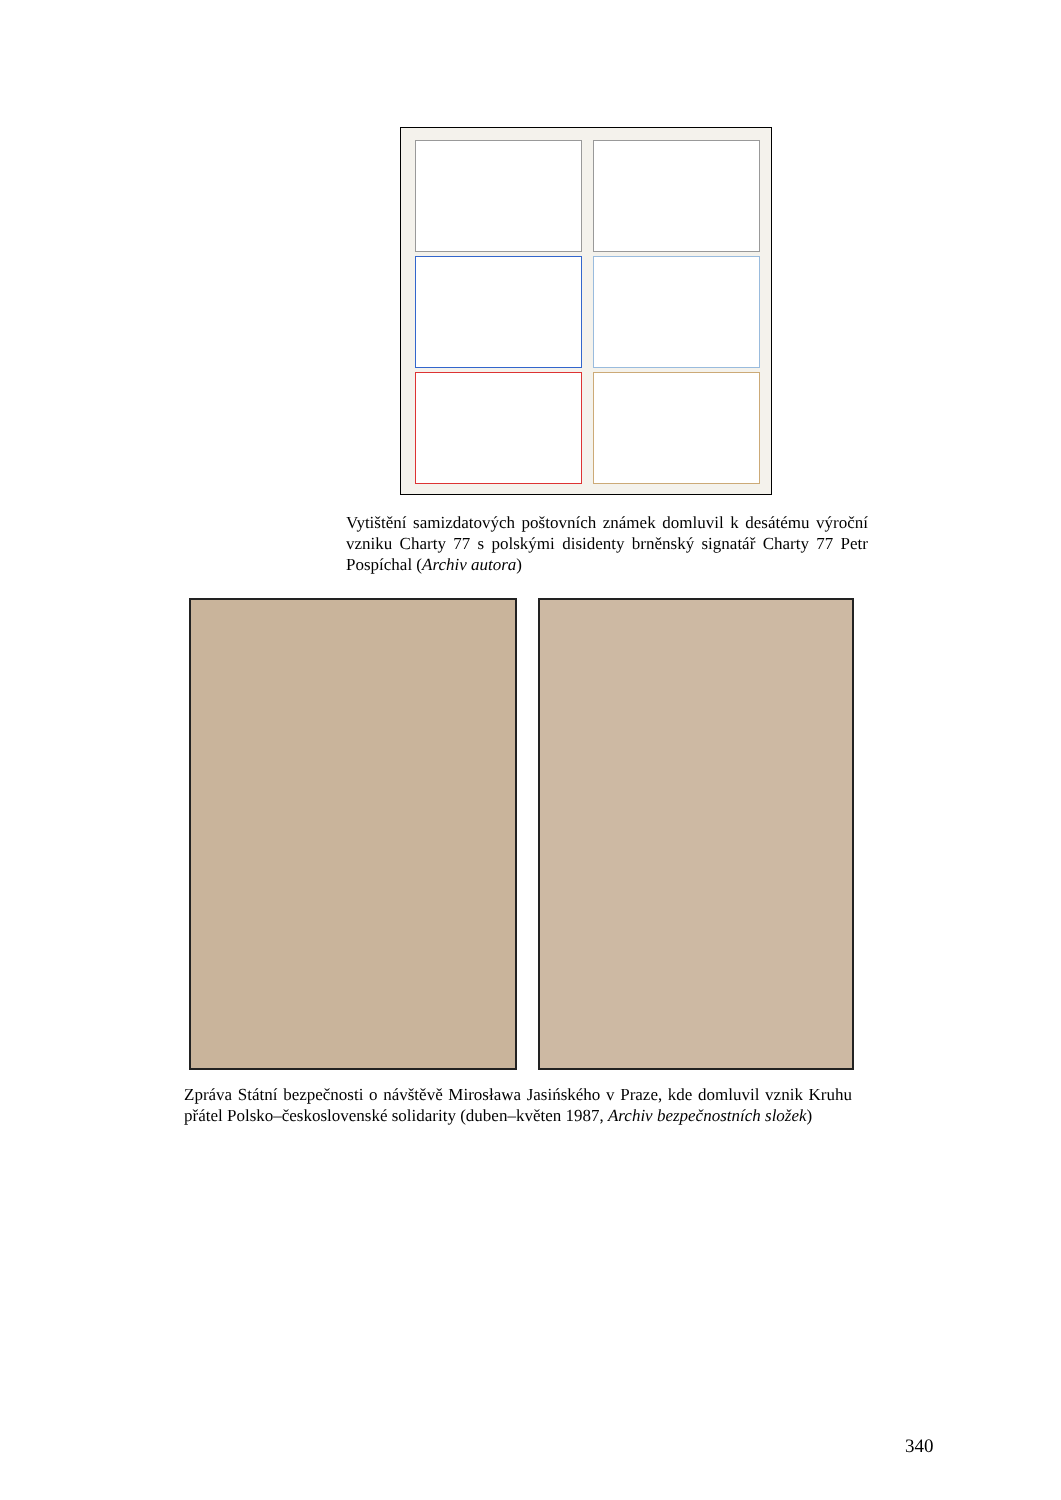Vytištění samizdatových poštovních známek domluvil k desátému výroční vzniku Charty 77 s polskými disidenty brněnský signatář Charty 77 Petr Pospíchal (Archiv autora)
Zpráva Státní bezpečnosti o návštěvě Mirosława Jasińského v Praze, kde domluvil vznik Kruhu přátel Polsko–československé solidarity (duben–květen 1987, Archiv bezpečnostních složek)
340